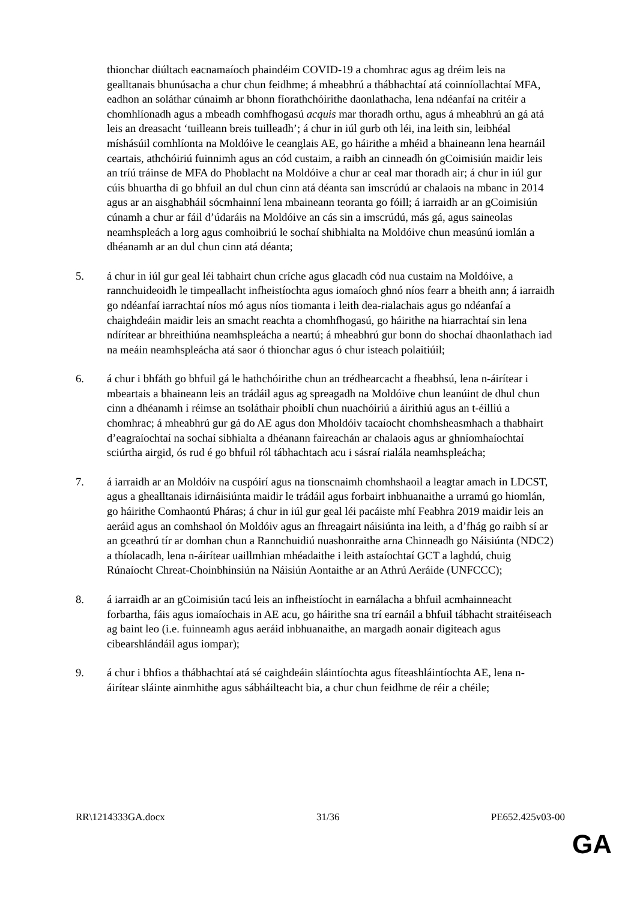thionchar diúltach eacnamaíoch phaindéim COVID-19 a chomhrac agus ag dréim leis na gealltanais bhunúsacha a chur chun feidhme; á mheabhrú a thábhachtaí atá coinníollachtaí MFA, eadhon an soláthar cúnaimh ar bhonn fíorathchóirithe daonlathacha, lena ndéanfaí na critéir a chomhlíonadh agus a mbeadh comhfhogasú acquis mar thoradh orthu, agus á mheabhrú an gá atá leis an dreasacht ‘tuilleann breis tuilleadh’; á chur in iúl gurb oth léi, ina leith sin, leibhéal míshásúil comhlíonta na Moldóive le ceanglais AE, go háirithe a mhéid a bhaineann lena hearnáil ceartais, athchóiriú fuinnimh agus an cód custaim, a raibh an cinneadh ón gCoimisiún maidir leis an tríú tráinse de MFA do Phoblacht na Moldóive a chur ar ceal mar thoradh air; á chur in iúl gur cúis bhuartha di go bhfuil an dul chun cinn atá déanta san imscrúdú ar chalaois na mbanc in 2014 agus ar an aisghabháil sócmhainní lena mbaineann teoranta go fóill; á iarraidh ar an gCoimisiún cúnamh a chur ar fáil d’údaráis na Moldóive an cás sin a imscrúdú, más gá, agus saineolas neamhspleách a lorg agus comhoibriú le sochaí shibhialta na Moldóive chun measúnú iomlán a dhéanamh ar an dul chun cinn atá déanta;
5. á chur in iúl gur geal léi tabhairt chun críche agus glacadh cód nua custaim na Moldóive, a rannchuideoidh le timpeallacht infheistíochta agus iomaíoch ghnó níos fearr a bheith ann; á iarraidh go ndéanfaí iarrachtaí níos mó agus níos tiomanta i leith dea-rialachais agus go ndéanfaí a chaighdeáin maidir leis an smacht reachta a chomhfhogasú, go háirithe na hiarrachtaí sin lena ndírítear ar bhreithiúna neamhspleácha a neartú; á mheabhrú gur bonn do shochaí dhaonlathach iad na meáin neamhspleácha atá saor ó thionchar agus ó chur isteach polaitiúil;
6. á chur i bhfáth go bhfuil gá le hathchóirithe chun an trédhearcacht a fheabhsú, lena n-áirítear i mbeartais a bhaineann leis an trádáil agus ag spreagadh na Moldóive chun leanúint de dhul chun cinn a dhéanamh i réimse an tsoláthair phoiblí chun nuachóiriú a áirithiú agus an t-éilliú a chomhrac; á mheabhrú gur gá do AE agus don Mholdóiv tacaíocht chomhsheasmhach a thabhairt d’eagraíochtaí na sochaí sibhialta a dhéanann faireachán ar chalaois agus ar ghníomhaíochtaí sciúrtha airgid, ós rud é go bhfuil ról tábhachtach acu i sásraí rialála neamhspleácha;
7. á iarraidh ar an Moldóiv na cuspóirí agus na tionscnaimh chomhshaoil a leagtar amach in LDCST, agus a ghealltanais idirnáisiúnta maidir le trádáil agus forbairt inbhuanaithe a urramú go hiomlán, go háirithe Comhaontú Pháras; á chur in iúl gur geal léi pacáiste mhí Feabhra 2019 maidir leis an aeráid agus an comhshaol ón Moldóiv agus an fhreagairt náisiúnta ina leith, a d’fhág go raibh sí ar an gceathrú tír ar domhan chun a Rannchuidiú nuashonraithe arna Chinneadh go Náisiúnta (NDC2) a thíolacadh, lena n-áirítear uaillmhian mhéadaithe i leith astaíochtaí GCT a laghdú, chuig Rúnaíocht Chreat-Choinbhinsiún na Náisiún Aontaithe ar an Athrú Aeráide (UNFCCC);
8. á iarraidh ar an gCoimisiún tacú leis an infheistíocht in earnálacha a bhfuil acmhainneacht forbartha, fáis agus iomaíochais in AE acu, go háirithe sna trí earnáil a bhfuil tábhacht straitéiseach ag baint leo (i.e. fuinneamh agus aeráid inbhuanaithe, an margadh aonair digiteach agus cibearshlándáil agus iompar);
9. á chur i bhfios a thábhachtaí atá sé caighdeáin sláintíochta agus fíteashláintíochta AE, lena n-áirítear sláinte ainmhithe agus sábháilteacht bia, a chur chun feidhme de réir a chéile;
RR\1214333GA.docx 31/36 PE652.425v03-00
GA